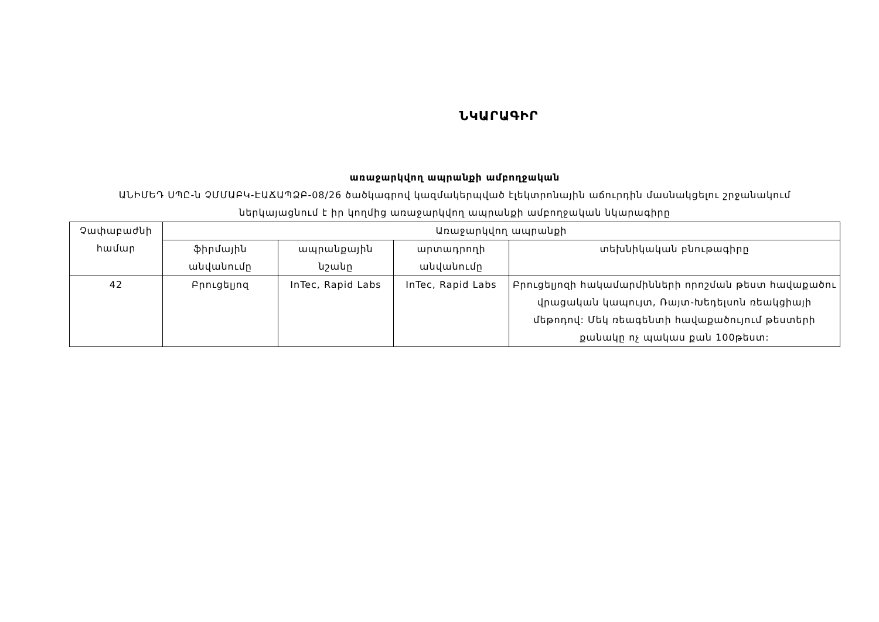ՆԿԱՐԱԳԻՐ
առաջարկվող ապրանքի ամբողջական
ԱՆԻՄԵԴ ՍՊԸ-ն ՉՄՄԱԲԿ-ԷԱՃԱՊՁԲ-08/26 ծածկագրով կազմակերպված էլեկտրոնային աճուրդին մասնակցելու շրջանակում
ներկայացնում է իր կողմից առաջարկվող ապրանքի ամբողջական նկարագիրը
| Չափաբաժնի համար | Առաջարկվող ապրանքի | | | |
| --- | --- | --- | --- | --- |
| | ֆիրմային անվանումը | ապրանքային նշանը | արտադրողի անվանումը | տեխնիկական բնութագիրը |
| 42 | Բրուցելյոզ | InTec, Rapid Labs | InTec, Rapid Labs | Բրուցելյոզի հակամարմինների որոշման թեստ հավաքածու վրացական կապույտ, Ռայտ-Խեդելսոն ռեակցիայի մեթոդով: Մեկ ռեագենտի հավաքածույում թեստերի քանակը ոչ պակաս քան 100թեստ: |